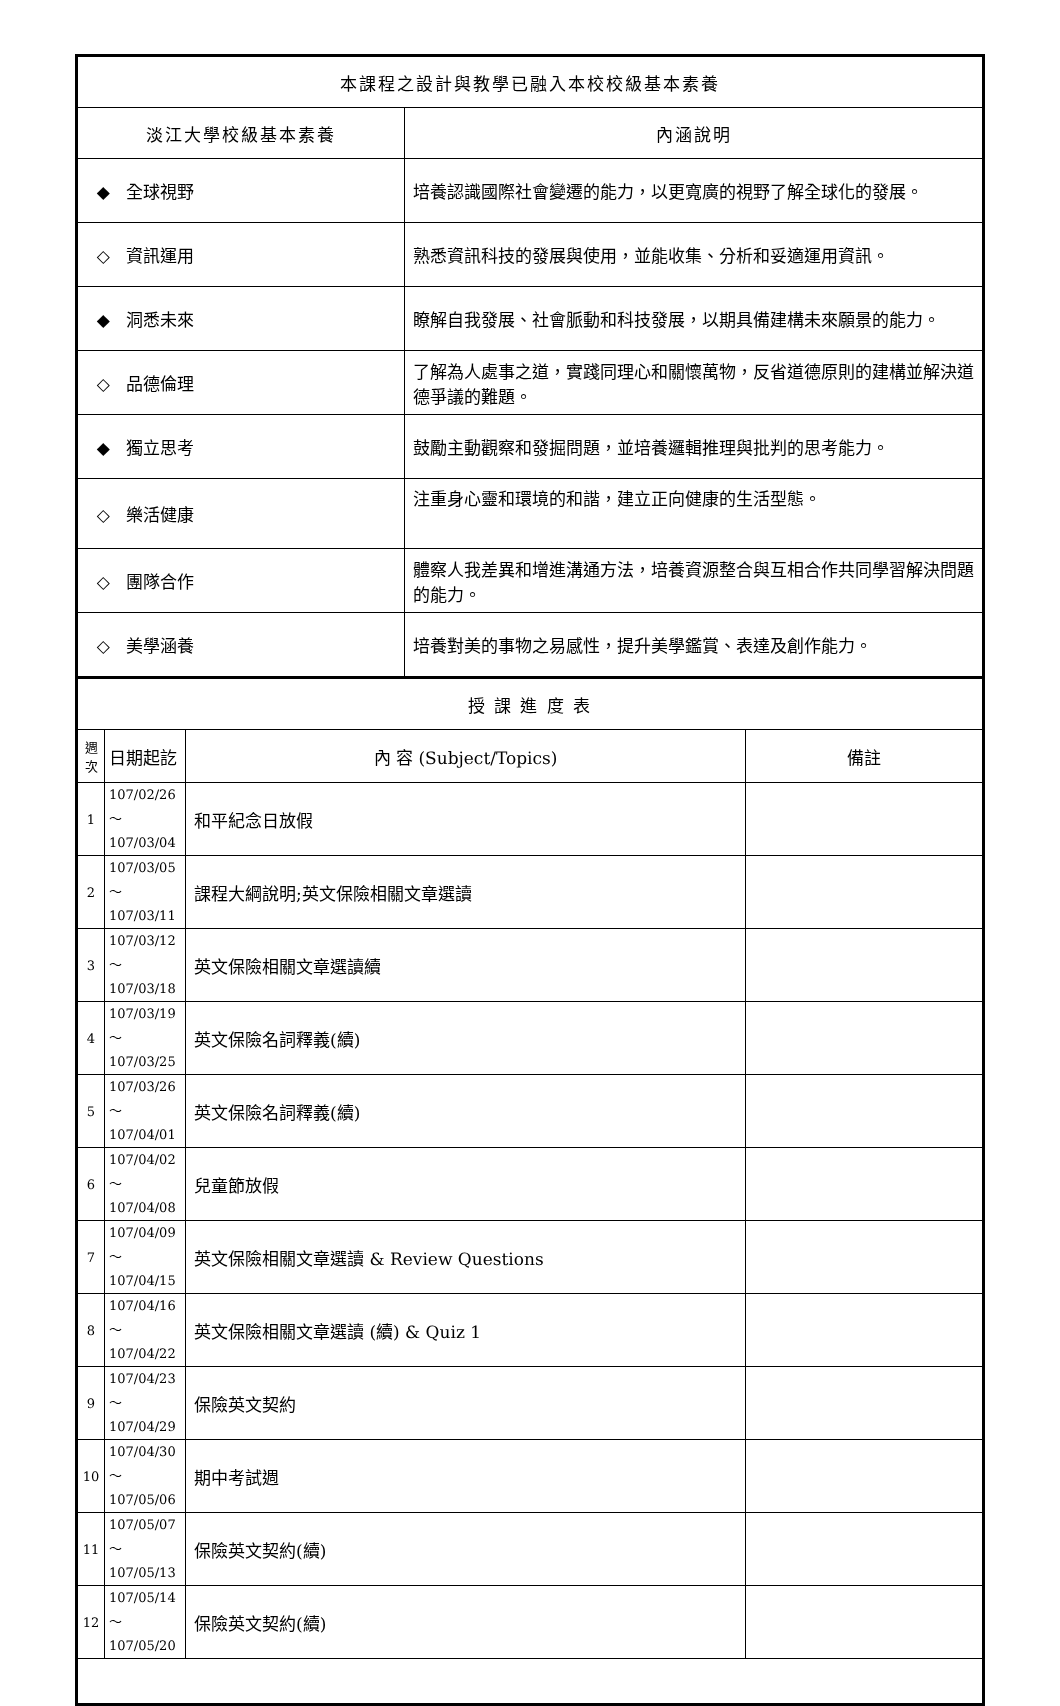| 本課程之設計與教學已融入本校校級基本素養 | |
| 淡江大學校級基本素養 | 內涵說明 |
| ◆ 全球視野 | 培養認識國際社會變遷的能力，以更寬廣的視野了解全球化的發展。 |
| ◇ 資訊運用 | 熟悉資訊科技的發展與使用，並能收集、分析和妥適運用資訊。 |
| ◆ 洞悉未來 | 瞭解自我發展、社會脈動和科技發展，以期具備建構未來願景的能力。 |
| ◇ 品德倫理 | 了解為人處事之道，實踐同理心和關懷萬物，反省道德原則的建構並解決道德爭議的難題。 |
| ◆ 獨立思考 | 鼓勵主動觀察和發掘問題，並培養邏輯推理與批判的思考能力。 |
| ◇ 樂活健康 | 注重身心靈和環境的和諧，建立正向健康的生活型態。 |
| ◇ 團隊合作 | 體察人我差異和增進溝通方法，培養資源整合與互相合作共同學習解決問題的能力。 |
| ◇ 美學涵養 | 培養對美的事物之易感性，提升美學鑑賞、表達及創作能力。 |
| 授 課 進 度 表 | | | |
| 週 次 | 日期起訖 | 內 容 (Subject/Topics) | 備註 |
| 1 | 107/02/26～ 107/03/04 | 和平紀念日放假 | |
| 2 | 107/03/05～ 107/03/11 | 課程大綱說明;英文保險相關文章選讀 | |
| 3 | 107/03/12～ 107/03/18 | 英文保險相關文章選讀續 | |
| 4 | 107/03/19～ 107/03/25 | 英文保險名詞釋義(續) | |
| 5 | 107/03/26～ 107/04/01 | 英文保險名詞釋義(續) | |
| 6 | 107/04/02～ 107/04/08 | 兒童節放假 | |
| 7 | 107/04/09～ 107/04/15 | 英文保險相關文章選讀 & Review Questions | |
| 8 | 107/04/16～ 107/04/22 | 英文保險相關文章選讀 (續) & Quiz 1 | |
| 9 | 107/04/23～ 107/04/29 | 保險英文契約 | |
| 10 | 107/04/30～ 107/05/06 | 期中考試週 | |
| 11 | 107/05/07～ 107/05/13 | 保險英文契約(續) | |
| 12 | 107/05/14～ 107/05/20 | 保險英文契約(續) | |